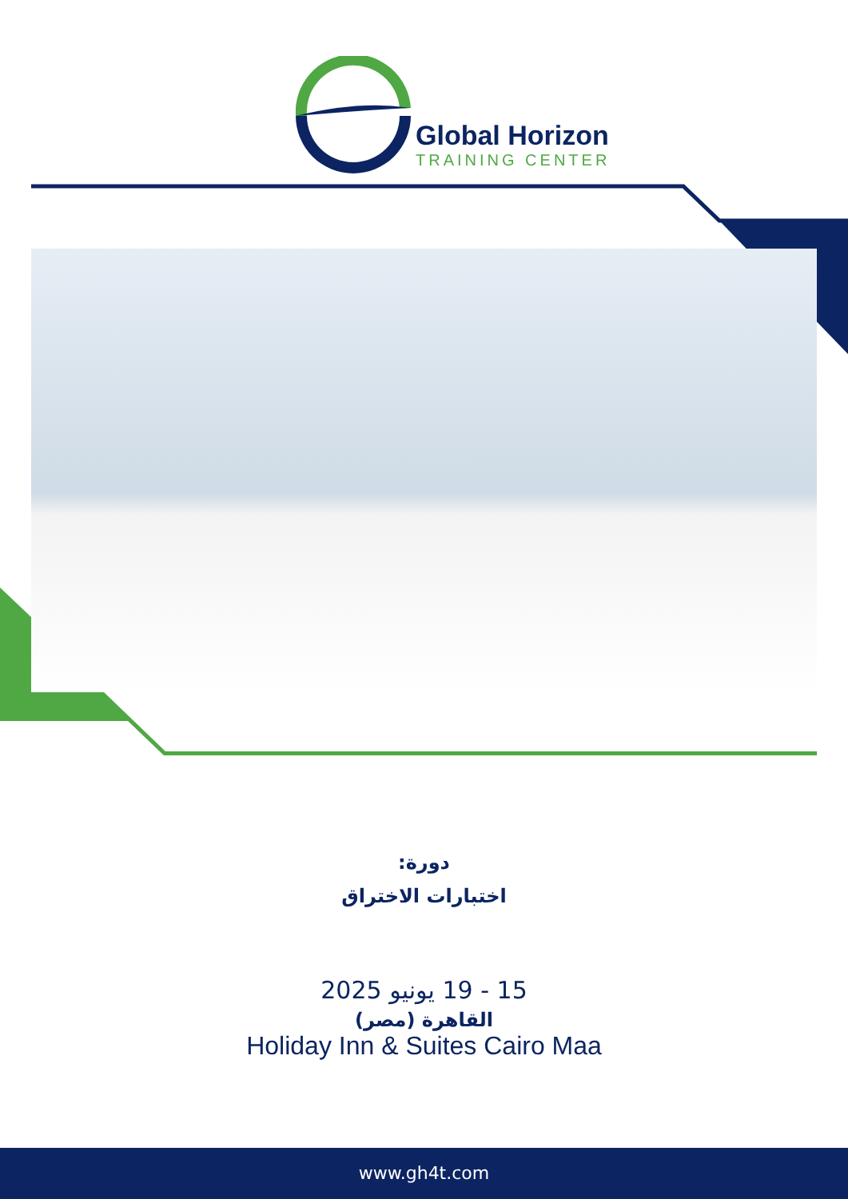Global Horizon
TRAINING CENTER
دورة:
اختبارات الاختراق
15 - 19 يونيو 2025
القاهرة (مصر)
Holiday Inn & Suites Cairo Maa
www.gh4t.com